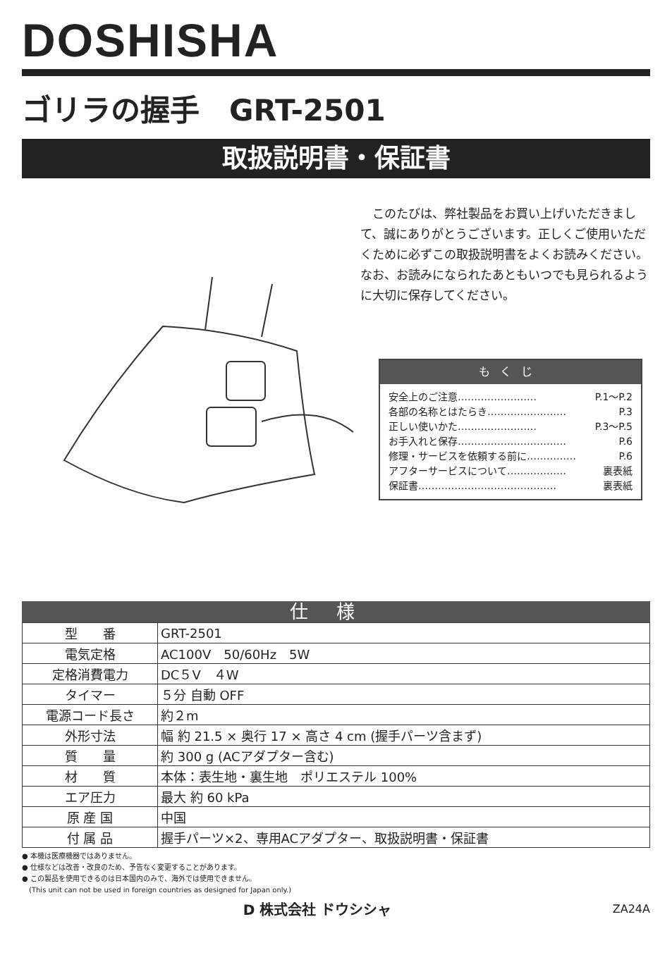DOSHISHA
ゴリラの握手　GRT-2501
取扱説明書・保証書
　このたびは、弊社製品をお買い上げいただきまして、誠にありがとうございます。正しくご使用いただくために必ずこの取扱説明書をよくお読みください。なお、お読みになられたあともいつでも見られるように大切に保存してください。
もくじ
安全上のご注意…………………… P.1～P.2
各部の名称とはたらき…………………… P.3
正しい使いかた…………………… P.3～P.5
お手入れと保存…………………………… P.6
修理・サービスを依頼する前に…………… P.6
アフターサービスについて……………… 裏表紙
保証書…………………………………… 裏表紙
仕様
| 型 番 | GRT-2501 |
| 電気定格 | AC100V 50/60Hz 5W |
| 定格消費電力 | DC５V ４W |
| タイマー | ５分 自動 OFF |
| 電源コード長さ | 約２m |
| 外形寸法 | 幅 約 21.5 × 奥行 17 × 高さ 4 cm (握手パーツ含まず) |
| 質 量 | 約 300 g (ACアダプター含む) |
| 材 質 | 本体：表生地・裏生地 ポリエステル 100% |
| エア圧力 | 最大 約 60 kPa |
| 原 産 国 | 中国 |
| 付 属 品 | 握手パーツ×2、専用ACアダプター、取扱説明書・保証書 |
● 本機は医療機器ではありません。
● 仕様などは改善・改良のため、予告なく変更することがあります。
● この製品を使用できるのは日本国内のみで、海外では使用できません。
　(This unit can not be used in foreign countries as designed for Japan only.)
D 株式会社 ドウシシャ ZA24A